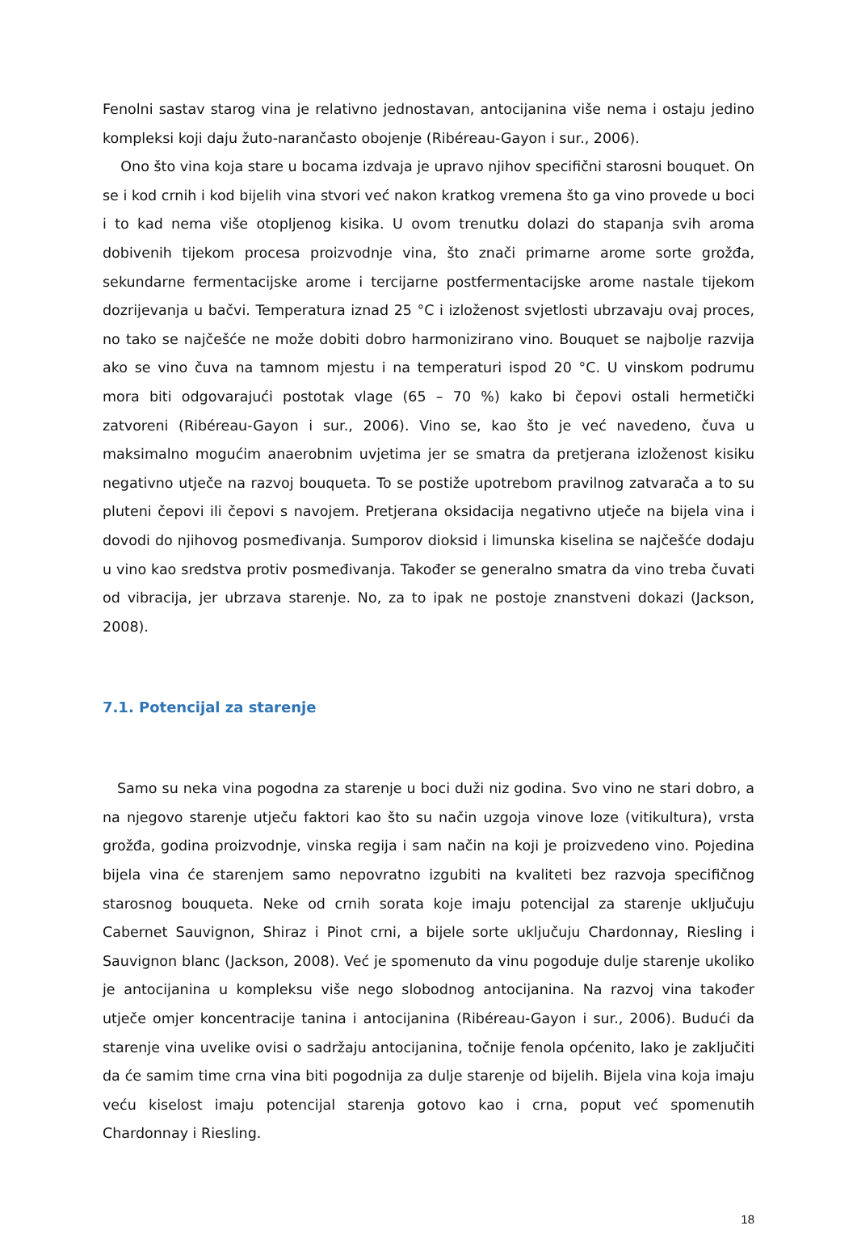Fenolni sastav starog vina je relativno jednostavan, antocijanina više nema i ostaju jedino kompleksi koji daju žuto-narančasto obojenje (Ribéreau-Gayon i sur., 2006).
Ono što vina koja stare u bocama izdvaja je upravo njihov specifični starosni bouquet. On se i kod crnih i kod bijelih vina stvori već nakon kratkog vremena što ga vino provede u boci i to kad nema više otopljenog kisika. U ovom trenutku dolazi do stapanja svih aroma dobivenih tijekom procesa proizvodnje vina, što znači primarne arome sorte grožđa, sekundarne fermentacijske arome i tercijarne postfermentacijske arome nastale tijekom dozrijevanja u bačvi. Temperatura iznad 25 °C i izloženost svjetlosti ubrzavaju ovaj proces, no tako se najčešće ne može dobiti dobro harmonizirano vino. Bouquet se najbolje razvija ako se vino čuva na tamnom mjestu i na temperaturi ispod 20 °C. U vinskom podrumu mora biti odgovarajući postotak vlage (65 – 70 %) kako bi čepovi ostali hermetički zatvoreni (Ribéreau-Gayon i sur., 2006). Vino se, kao što je već navedeno, čuva u maksimalno mogućim anaerobnim uvjetima jer se smatra da pretjerana izloženost kisiku negativno utječe na razvoj bouqueta. To se postiže upotrebom pravilnog zatvarača a to su pluteni čepovi ili čepovi s navojem. Pretjerana oksidacija negativno utječe na bijela vina i dovodi do njihovog posmeđivanja. Sumporov dioksid i limunska kiselina se najčešće dodaju u vino kao sredstva protiv posmeđivanja. Također se generalno smatra da vino treba čuvati od vibracija, jer ubrzava starenje. No, za to ipak ne postoje znanstveni dokazi (Jackson, 2008).
7.1. Potencijal za starenje
Samo su neka vina pogodna za starenje u boci duži niz godina. Svo vino ne stari dobro, a na njegovo starenje utječu faktori kao što su način uzgoja vinove loze (vitikultura), vrsta grožđa, godina proizvodnje, vinska regija i sam način na koji je proizvedeno vino. Pojedina bijela vina će starenjem samo nepovratno izgubiti na kvaliteti bez razvoja specifičnog starosnog bouqueta. Neke od crnih sorata koje imaju potencijal za starenje uključuju Cabernet Sauvignon, Shiraz i Pinot crni, a bijele sorte uključuju Chardonnay, Riesling i Sauvignon blanc (Jackson, 2008). Već je spomenuto da vinu pogoduje dulje starenje ukoliko je antocijanina u kompleksu više nego slobodnog antocijanina. Na razvoj vina također utječe omjer koncentracije tanina i antocijanina (Ribéreau-Gayon i sur., 2006). Budući da starenje vina uvelike ovisi o sadržaju antocijanina, točnije fenola općenito, lako je zaključiti da će samim time crna vina biti pogodnija za dulje starenje od bijelih. Bijela vina koja imaju veću kiselost imaju potencijal starenja gotovo kao i crna, poput već spomenutih Chardonnay i Riesling.
18